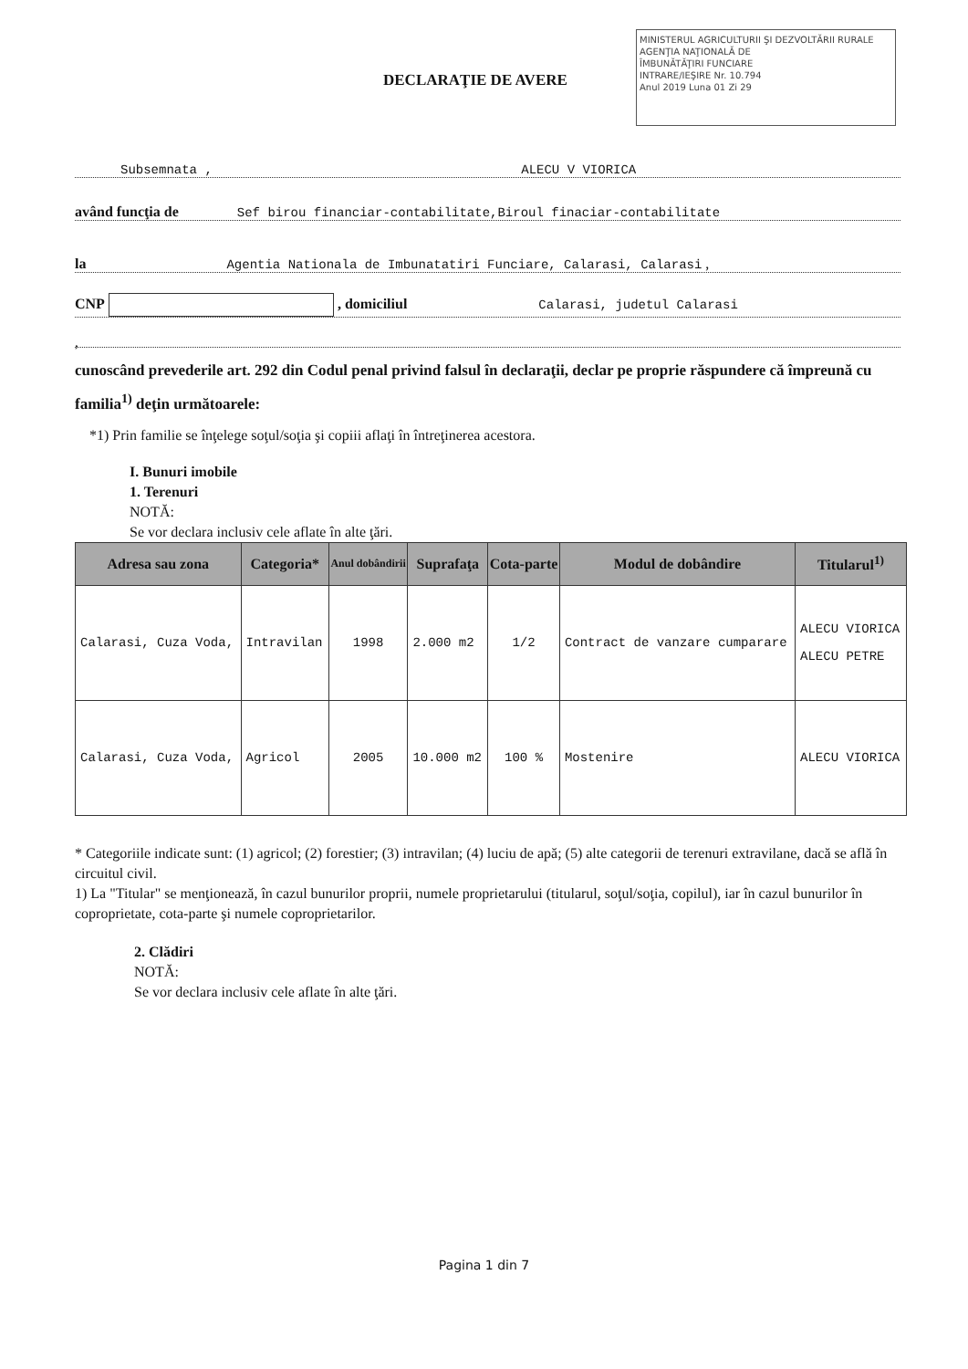MINISTERUL AGRICULTURII ŞI DEZVOLTĂRII RURALE
AGENŢIA NAŢIONALĂ DE
ÎMBUNĂTĂŢIRI FUNCIARE
INTRARE/IEŞIRE Nr. 10.794
Anul 2019 Luna 01 Zi 29
DECLARAŢIE DE AVERE
Subsemnata , ALECU V VIORICA
având funcţia de Sef birou financiar-contabilitate,Biroul finaciar-contabilitate
la Agentia Nationala de Imbunatatiri Funciare, Calarasi, Calarasi ,
CNP , domiciliul Calarasi, judetul Calarasi
,
cunoscând prevederile art. 292 din Codul penal privind falsul în declaraţii, declar pe proprie răspundere că împreună cu familia<sup>1)</sup> deţin următoarele:
*1) Prin familie se înţelege soţul/soţia şi copiii aflaţi în întreţinerea acestora.
I. Bunuri imobile
1. Terenuri
NOTĂ:
Se vor declara inclusiv cele aflate în alte ţări.
| Adresa sau zona | Categoria* | Anul dobândirii | Suprafaţa | Cota-parte | Modul de dobândire | Titularul<sup>1)</sup> |
| --- | --- | --- | --- | --- | --- | --- |
| Calarasi, Cuza Voda, | Intravilan | 1998 | 2.000 m2 | 1/2 | Contract de vanzare cumparare | ALECU VIORICA ALECU PETRE |
| Calarasi, Cuza Voda, | Agricol | 2005 | 10.000 m2 | 100 % | Mostenire | ALECU VIORICA |
* Categoriile indicate sunt: (1) agricol; (2) forestier; (3) intravilan; (4) luciu de apă; (5) alte categorii de terenuri extravilane, dacă se află în circuitul civil.
1) La "Titular" se menţionează, în cazul bunurilor proprii, numele proprietarului (titularul, soţul/soţia, copilul), iar în cazul bunurilor în coproprietate, cota-parte şi numele coproprietarilor.
2. Clădiri
NOTĂ:
Se vor declara inclusiv cele aflate în alte ţări.
Pagina 1 din 7